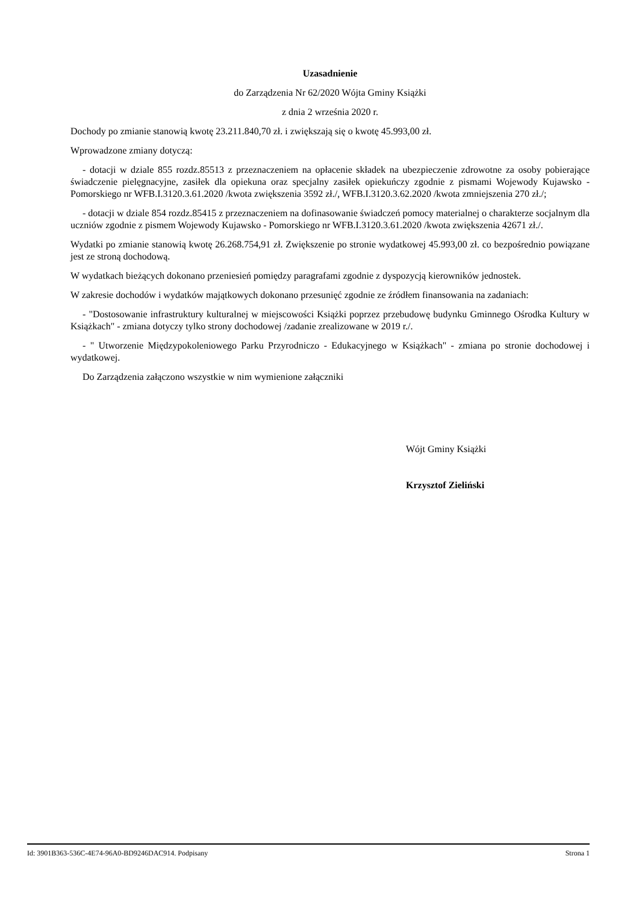Uzasadnienie
do Zarządzenia Nr 62/2020 Wójta Gminy Książki
z dnia 2 września 2020 r.
Dochody po zmianie stanowią kwotę 23.211.840,70 zł. i zwiększają się o kwotę 45.993,00 zł.
Wprowadzone zmiany dotyczą:
- dotacji w dziale 855 rozdz.85513 z przeznaczeniem na opłacenie składek na ubezpieczenie zdrowotne za osoby pobierające świadczenie pielęgnacyjne, zasiłek dla opiekuna oraz specjalny zasiłek opiekuńczy zgodnie z pismami Wojewody Kujawsko - Pomorskiego nr WFB.I.3120.3.61.2020 /kwota zwiększenia 3592 zł./, WFB.I.3120.3.62.2020 /kwota zmniejszenia 270 zł./;
- dotacji w dziale 854 rozdz.85415 z przeznaczeniem na dofinasowanie świadczeń pomocy materialnej o charakterze socjalnym dla uczniów zgodnie z pismem Wojewody Kujawsko - Pomorskiego nr WFB.I.3120.3.61.2020 /kwota zwiększenia 42671 zł./.
Wydatki po zmianie stanowią kwotę 26.268.754,91 zł. Zwiększenie po stronie wydatkowej 45.993,00 zł. co bezpośrednio powiązane jest ze stroną dochodową.
W wydatkach bieżących dokonano przeniesień pomiędzy paragrafami zgodnie z dyspozycją kierowników jednostek.
W zakresie dochodów i wydatków majątkowych dokonano przesunięć zgodnie ze źródłem finansowania na zadaniach:
- "Dostosowanie infrastruktury kulturalnej w miejscowości Książki poprzez przebudowę budynku Gminnego Ośrodka Kultury w Książkach" - zmiana dotyczy tylko strony dochodowej /zadanie zrealizowane w 2019 r./.
- " Utworzenie Międzypokoleniowego Parku Przyrodniczo - Edukacyjnego w Książkach" - zmiana po stronie dochodowej i wydatkowej.
Do Zarządzenia załączono wszystkie w nim wymienione załączniki
Wójt Gminy Książki
Krzysztof Zieliński
Id: 3901B363-536C-4E74-96A0-BD9246DAC914. Podpisany Strona 1